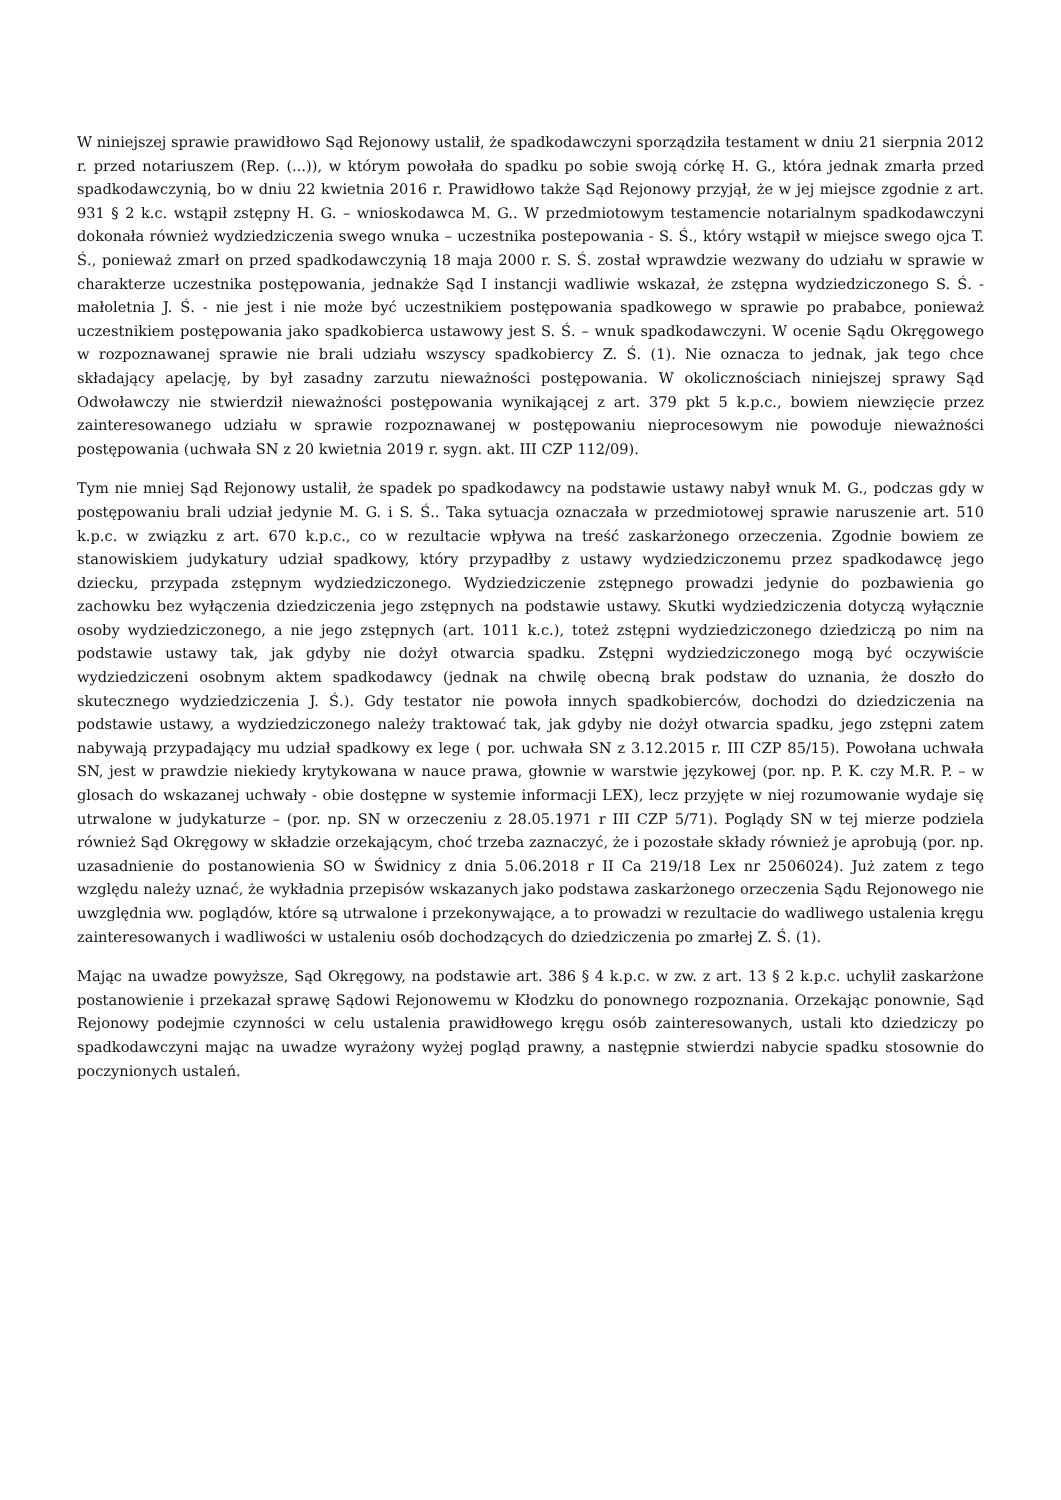W niniejszej sprawie prawidłowo Sąd Rejonowy ustalił, że spadkodawczyni sporządziła testament w dniu 21 sierpnia 2012 r. przed notariuszem (Rep. (...)), w którym powołała do spadku po sobie swoją córkę H. G., która jednak zmarła przed spadkodawczynią, bo w dniu 22 kwietnia 2016 r. Prawidłowo także Sąd Rejonowy przyjął, że w jej miejsce zgodnie z art. 931 § 2 k.c. wstąpił zstępny H. G. – wnioskodawca M. G.. W przedmiotowym testamencie notarialnym spadkodawczyni dokonała również wydziedziczenia swego wnuka – uczestnika postepowania - S. Ś., który wstąpił w miejsce swego ojca T. Ś., ponieważ zmarł on przed spadkodawczynią 18 maja 2000 r. S. Ś. został wprawdzie wezwany do udziału w sprawie w charakterze uczestnika postępowania, jednakże Sąd I instancji wadliwie wskazał, że zstępna wydziedziczonego S. Ś. - małoletnia J. Ś. - nie jest i nie może być uczestnikiem postępowania spadkowego w sprawie po prababce, ponieważ uczestnikiem postępowania jako spadkobierca ustawowy jest S. Ś. – wnuk spadkodawczyni. W ocenie Sądu Okręgowego w rozpoznawanej sprawie nie brali udziału wszyscy spadkobiercy Z. Ś. (1). Nie oznacza to jednak, jak tego chce składający apelację, by był zasadny zarzutu nieważności postępowania. W okolicznościach niniejszej sprawy Sąd Odwoławczy nie stwierdził nieważności postępowania wynikającej z art. 379 pkt 5 k.p.c., bowiem niewzięcie przez zainteresowanego udziału w sprawie rozpoznawanej w postępowaniu nieprocesowym nie powoduje nieważności postępowania (uchwała SN z 20 kwietnia 2019 r. sygn. akt. III CZP 112/09).
Tym nie mniej Sąd Rejonowy ustalił, że spadek po spadkodawcy na podstawie ustawy nabył wnuk M. G., podczas gdy w postępowaniu brali udział jedynie M. G. i S. Ś.. Taka sytuacja oznaczała w przedmiotowej sprawie naruszenie art. 510 k.p.c. w związku z art. 670 k.p.c., co w rezultacie wpływa na treść zaskarżonego orzeczenia. Zgodnie bowiem ze stanowiskiem judykatury udział spadkowy, który przypadłby z ustawy wydziedziczonemu przez spadkodawcę jego dziecku, przypada zstępnym wydziedziczonego. Wydziedziczenie zstępnego prowadzi jedynie do pozbawienia go zachowku bez wyłączenia dziedziczenia jego zstępnych na podstawie ustawy. Skutki wydziedziczenia dotyczą wyłącznie osoby wydziedziczonego, a nie jego zstępnych (art. 1011 k.c.), toteż zstępni wydziedziczonego dziedziczą po nim na podstawie ustawy tak, jak gdyby nie dożył otwarcia spadku. Zstępni wydziedziczonego mogą być oczywiście wydziedziczeni osobnym aktem spadkodawcy (jednak na chwilę obecną brak podstaw do uznania, że doszło do skutecznego wydziedziczenia J. Ś.). Gdy testator nie powoła innych spadkobierców, dochodzi do dziedziczenia na podstawie ustawy, a wydziedziczonego należy traktować tak, jak gdyby nie dożył otwarcia spadku, jego zstępni zatem nabywają przypadający mu udział spadkowy ex lege ( por. uchwała SN z 3.12.2015 r. III CZP 85/15). Powołana uchwała SN, jest w prawdzie niekiedy krytykowana w nauce prawa, głownie w warstwie językowej (por. np. P. K. czy M.R. P. – w glosach do wskazanej uchwały - obie dostępne w systemie informacji LEX), lecz przyjęte w niej rozumowanie wydaje się utrwalone w judykaturze – (por. np. SN w orzeczeniu z 28.05.1971 r III CZP 5/71). Poglądy SN w tej mierze podziela również Sąd Okręgowy w składzie orzekającym, choć trzeba zaznaczyć, że i pozostałe składy również je aprobują (por. np. uzasadnienie do postanowienia SO w Świdnicy z dnia 5.06.2018 r II Ca 219/18 Lex nr 2506024). Już zatem z tego względu należy uznać, że wykładnia przepisów wskazanych jako podstawa zaskarżonego orzeczenia Sądu Rejonowego nie uwzględnia ww. poglądów, które są utrwalone i przekonywające, a to prowadzi w rezultacie do wadliwego ustalenia kręgu zainteresowanych i wadliwości w ustaleniu osób dochodzących do dziedziczenia po zmarłej Z. Ś. (1).
Mając na uwadze powyższe, Sąd Okręgowy, na podstawie art. 386 § 4 k.p.c. w zw. z art. 13 § 2 k.p.c. uchylił zaskarżone postanowienie i przekazał sprawę Sądowi Rejonowemu w Kłodzku do ponownego rozpoznania. Orzekając ponownie, Sąd Rejonowy podejmie czynności w celu ustalenia prawidłowego kręgu osób zainteresowanych, ustali kto dziedziczy po spadkodawczyni mając na uwadze wyrażony wyżej pogląd prawny, a następnie stwierdzi nabycie spadku stosownie do poczynionych ustaleń.